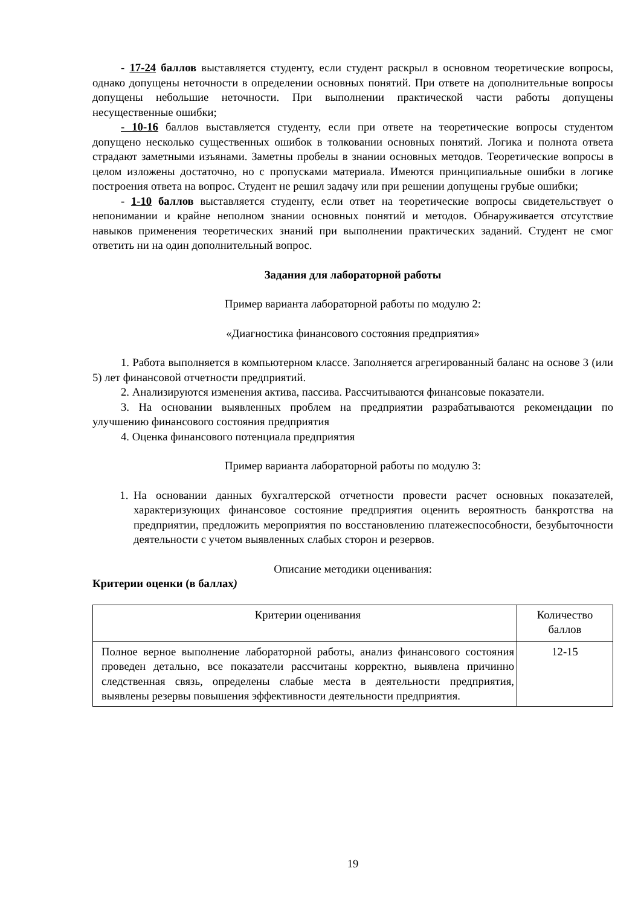- 17-24 баллов выставляется студенту, если студент раскрыл в основном теоретические вопросы, однако допущены неточности в определении основных понятий. При ответе на дополнительные вопросы допущены небольшие неточности. При выполнении практической части работы допущены несущественные ошибки;
- 10-16 баллов выставляется студенту, если при ответе на теоретические вопросы студентом допущено несколько существенных ошибок в толковании основных понятий. Логика и полнота ответа страдают заметными изъянами. Заметны пробелы в знании основных методов. Теоретические вопросы в целом изложены достаточно, но с пропусками материала. Имеются принципиальные ошибки в логике построения ответа на вопрос. Студент не решил задачу или при решении допущены грубые ошибки;
- 1-10 баллов выставляется студенту, если ответ на теоретические вопросы свидетельствует о непонимании и крайне неполном знании основных понятий и методов. Обнаруживается отсутствие навыков применения теоретических знаний при выполнении практических заданий. Студент не смог ответить ни на один дополнительный вопрос.
Задания для лабораторной работы
Пример варианта лабораторной работы по модулю 2:
«Диагностика финансового состояния предприятия»
1. Работа выполняется в компьютерном классе. Заполняется агрегированный баланс на основе 3 (или 5) лет финансовой отчетности предприятий.
2. Анализируются изменения актива, пассива. Рассчитываются финансовые показатели.
3. На основании выявленных проблем на предприятии разрабатываются рекомендации по улучшению финансового состояния предприятия
4. Оценка финансового потенциала предприятия
Пример варианта лабораторной работы по модулю 3:
1. На основании данных бухгалтерской отчетности провести расчет основных показателей, характеризующих финансовое состояние предприятия оценить вероятность банкротства на предприятии, предложить мероприятия по восстановлению платежеспособности, безубыточности деятельности с учетом выявленных слабых сторон и резервов.
Описание методики оценивания:
Критерии оценки (в баллах)
| Критерии оценивания | Количество баллов |
| Полное верное выполнение лабораторной работы, анализ финансового состояния проведен детально, все показатели рассчитаны корректно, выявлена причинно следственная связь, определены слабые места в деятельности предприятия, выявлены резервы повышения эффективности деятельности предприятия. | 12-15 |
19